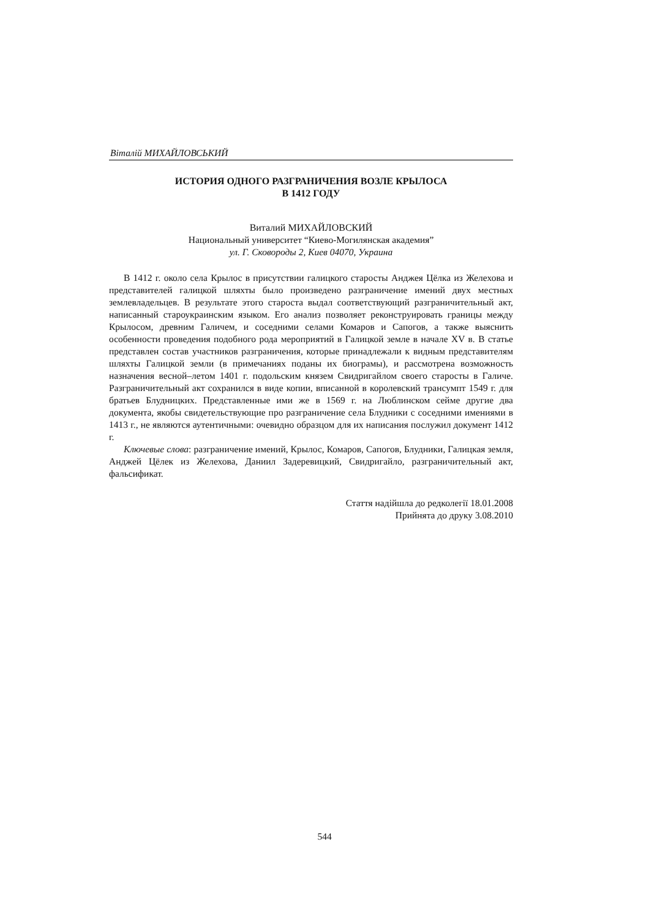Віталій МИХАЙЛОВСЬКИЙ
ИСТОРИЯ ОДНОГО РАЗГРАНИЧЕНИЯ ВОЗЛЕ КРЫЛОСА
В 1412 ГОДУ
Виталий МИХАЙЛОВСКИЙ
Национальный университет “Киево-Могилянская академия”
ул. Г. Сковороды 2, Киев 04070, Украина
В 1412 г. около села Крылос в присутствии галицкого старосты Анджея Цёлка из Желехова и представителей галицкой шляхты было произведено разграничение имений двух местных землевладельцев. В результате этого староста выдал соответствующий разграничительный акт, написанный староукраинским языком. Его анализ позволяет реконструировать границы между Крылосом, древним Галичем, и соседними селами Комаров и Сапогов, а также выяснить особенности проведения подобного рода мероприятий в Галицкой земле в начале XV в. В статье представлен состав участников разграничения, которые принадлежали к видным представителям шляхты Галицкой земли (в примечаниях поданы их биограмы), и рассмотрена возможность назначения весной–летом 1401 г. подольским князем Свидригайлом своего старосты в Галиче. Разграничительный акт сохранился в виде копии, вписанной в королевский трансумпт 1549 г. для братьев Блудницких. Представленные ими же в 1569 г. на Люблинском сейме другие два документа, якобы свидетельствующие про разграничение села Блудники с соседними имениями в 1413 г., не являются аутентичными: очевидно образцом для их написания послужил документ 1412 г.
Ключевые слова: разграничение имений, Крылос, Комаров, Сапогов, Блудники, Галицкая земля, Анджей Цёлек из Желехова, Даниил Задеревицкий, Свидригайло, разграничительный акт, фальсификат.
Стаття надійшла до редколегії 18.01.2008
Прийнята до друку 3.08.2010
544